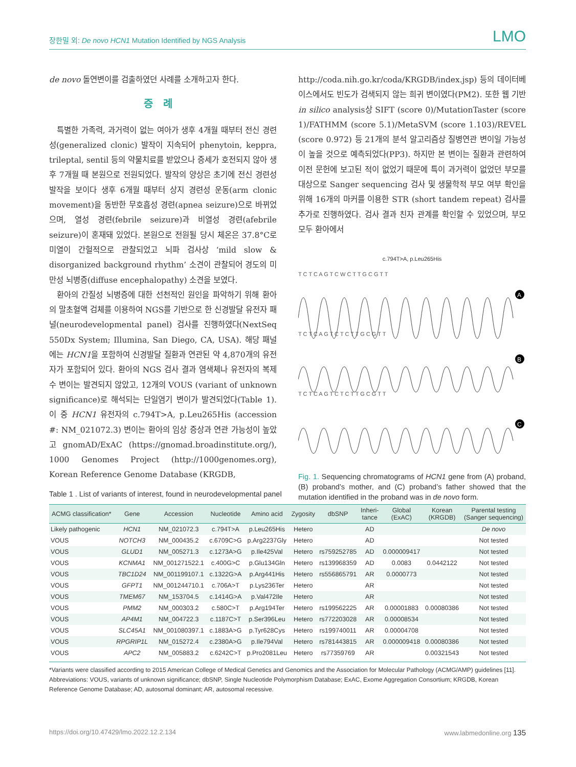장한밀 외: De novo HCN1 Mutation Identified by NGS Analysis LMO
de novo 돌연변이를 검출하였던 사례를 소개하고자 한다.
증례
특별한 가족력, 과거력이 없는 여아가 생후 4개월 때부터 전신 경련성(generalized clonic) 발작이 지속되어 phenytoin, keppra, trileptal, sentil 등의 약물치료를 받았으나 증세가 호전되지 않아 생후 7개월 때 본원으로 전원되었다. 발작의 양상은 초기에 전신 경련성 발작을 보이다 생후 6개월 때부터 상지 경련성 운동(arm clonic movement)을 동반한 무호흡성 경련(apnea seizure)으로 바뀌었으며, 열성 경련(febrile seizure)과 비열성 경련(afebrile seizure)이 혼재돼 있었다. 본원으로 전원될 당시 체온은 37.8°C로 미열이 간헐적으로 관찰되었고 뇌파 검사상 ‘mild slow & disorganized background rhythm’ 소견이 관찰되어 경도의 미만성 뇌병증(diffuse encephalopathy) 소견을 보였다.
환아의 간질성 뇌병증에 대한 선천적인 원인을 파악하기 위해 환아의 말초혈액 검체를 이용하여 NGS를 기반으로 한 신경발달 유전자 패널(neurodevelopmental panel) 검사를 진행하였다(NextSeq 550Dx System; Illumina, San Diego, CA, USA). 해당 패널에는 HCN1을 포함하여 신경발달 질환과 연관된 약 4,870개의 유전자가 포함되어 있다. 환아의 NGS 검사 결과 염색체나 유전자의 복제수 변이는 발견되지 않았고, 12개의 VOUS (variant of unknown significance)로 해석되는 단일염기 변이가 발견되었다(Table 1). 이 중 HCN1 유전자의 c.794T>A, p.Leu265His (accession #: NM_021072.3) 변이는 환아의 임상 증상과 연관 가능성이 높았고 gnomAD/ExAC (https://gnomad.broadinstitute.org/), 1000 Genomes Project (http://1000genomes.org), Korean Reference Genome Database (KRGDB,
http://coda.nih.go.kr/coda/KRGDB/index.jsp) 등의 데이터베이스에서도 빈도가 검색되지 않는 희귀 변이였다(PM2). 또한 웹 기반 in silico analysis상 SIFT (score 0)/MutationTaster (score 1)/FATHMM (score 5.1)/MetaSVM (score 1.103)/REVEL (score 0.972) 등 21개의 분석 알고리즘상 질병연관 변이일 가능성이 높을 것으로 예측되었다(PP3). 하지만 본 변이는 질환과 관련하여 이전 문헌에 보고된 적이 없었기 때문에 특이 과거력이 없었던 부모를 대상으로 Sanger sequencing 검사 및 생물학적 부모 여부 확인을 위해 16개의 마커를 이용한 STR (short tandem repeat) 검사를 추가로 진행하였다. 검사 결과 친자 관계를 확인할 수 있었으며, 부모 모두 환아에서
c.794T>A, p.Leu265His
T C T C A G T C W C T T G C G T T
T C T C A G T C T C T T G C G T T
T C T C A G T C T C T T G C G T T
A
B
C
Fig. 1. Sequencing chromatograms of HCN1 gene from (A) proband, (B) proband’s mother, and (C) proband’s father showed that the mutation identified in the proband was in de novo form.
Table 1 . List of variants of interest, found in neurodevelopmental panel
| ACMG classification* | Gene | Accession | Nucleotide | Amino acid | Zygosity | dbSNP | Inheri- tance | Global (ExAC) | Korean (KRGDB) | Parental testing (Sanger sequencing) |
| --- | --- | --- | --- | --- | --- | --- | --- | --- | --- | --- |
| Likely pathogenic | HCN1 | NM_021072.3 | c.794T>A | p.Leu265His | Hetero | | AD | | | De novo |
| VOUS | NOTCH3 | NM_000435.2 | c.6709C>G | p.Arg2237Gly | Hetero | | AD | | | Not tested |
| VOUS | GLUD1 | NM_005271.3 | c.1273A>G | p.Ile425Val | Hetero | rs759252785 | AD | 0.000009417 | | Not tested |
| VOUS | KCNMA1 | NM_001271522.1 | c.400G>C | p.Glu134Gln | Hetero | rs139968359 | AD | 0.0083 | 0.0442122 | Not tested |
| VOUS | TBC1D24 | NM_001199107.1 | c.1322G>A | p.Arg441His | Hetero | rs556865791 | AR | 0.0000773 | | Not tested |
| VOUS | GFPT1 | NM_001244710.1 | c.706A>T | p.Lys236Ter | Hetero | | AR | | | Not tested |
| VOUS | TMEM67 | NM_153704.5 | c.1414G>A | p.Val472Ile | Hetero | | AR | | | Not tested |
| VOUS | PMM2 | NM_000303.2 | c.580C>T | p.Arg194Ter | Hetero | rs199562225 | AR | 0.00001883 | 0.00080386 | Not tested |
| VOUS | AP4M1 | NM_004722.3 | c.1187C>T | p.Ser396Leu | Hetero | rs772203028 | AR | 0.00008534 | | Not tested |
| VOUS | SLC45A1 | NM_001080397.1 | c.1883A>G | p.Tyr628Cys | Hetero | rs199740011 | AR | 0.00004708 | | Not tested |
| VOUS | RPGRIP1L | NM_015272.4 | c.2380A>G | p.Ile794Val | Hetero | rs781443815 | AR | 0.000009418 | 0.00080386 | Not tested |
| VOUS | APC2 | NM_005883.2 | c.6242C>T | p.Pro2081Leu | Hetero | rs77359769 | AR | | 0.00321543 | Not tested |
*Variants were classified according to 2015 American College of Medical Genetics and Genomics and the Association for Molecular Pathology (ACMG/AMP) guidelines [11].
Abbreviations: VOUS, variants of unknown significance; dbSNP, Single Nucleotide Polymorphism Database; ExAC, Exome Aggregation Consortium; KRGDB, Korean Reference Genome Database; AD, autosomal dominant; AR, autosomal recessive.
https://doi.org/10.47429/lmo.2022.12.2.134 www.labmedonline.org 135